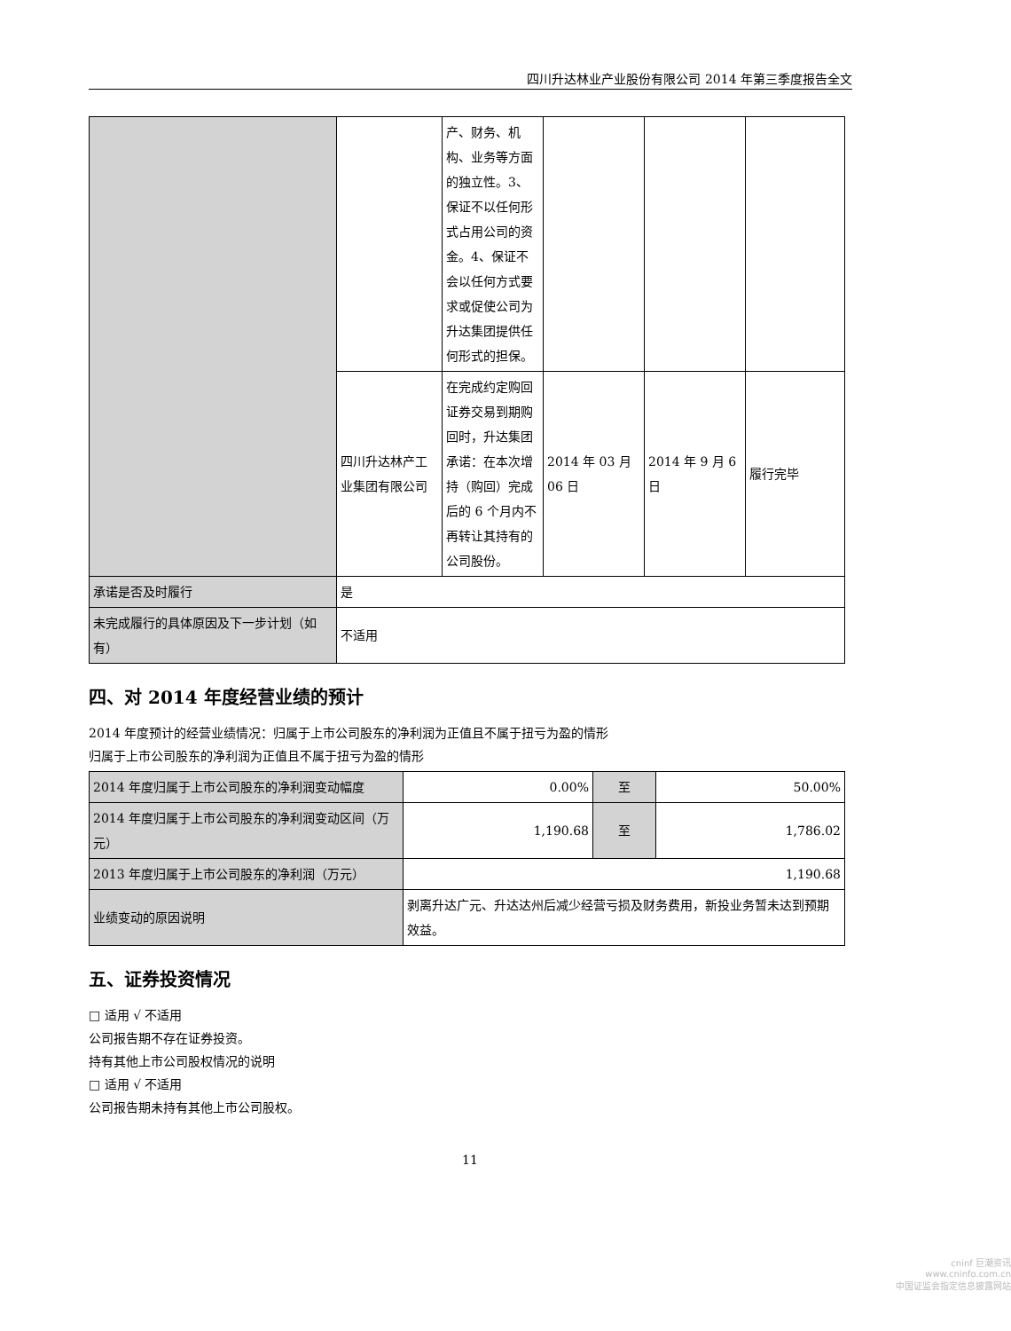四川升达林业产业股份有限公司 2014 年第三季度报告全文
| | | 产、财务、机构、业务等方面的独立性。3、保证不以任何形式占用公司的资金。4、保证不会以任何方式要求或促使公司为升达集团提供任何形式的担保。 | | | |
| | 四川升达林产工业集团有限公司 | 在完成约定购回证券交易到期购回时，升达集团承诺：在本次增持（购回）完成后的 6 个月内不再转让其持有的公司股份。 | 2014 年 03 月 06 日 | 2014 年 9 月 6 日 | 履行完毕 |
| 承诺是否及时履行 | 是 | | | | |
| 未完成履行的具体原因及下一步计划（如有） | 不适用 | | | | |
四、对 2014 年度经营业绩的预计
2014 年度预计的经营业绩情况：归属于上市公司股东的净利润为正值且不属于扭亏为盈的情形
归属于上市公司股东的净利润为正值且不属于扭亏为盈的情形
| 2014 年度归属于上市公司股东的净利润变动幅度 | 0.00% | 至 | 50.00% |
| 2014 年度归属于上市公司股东的净利润变动区间（万元） | 1,190.68 | 至 | 1,786.02 |
| 2013 年度归属于上市公司股东的净利润（万元） | 1,190.68 | | |
| 业绩变动的原因说明 | 剥离升达广元、升达达州后减少经营亏损及财务费用，新投业务暂未达到预期效益。 | | |
五、证券投资情况
□ 适用 √ 不适用
公司报告期不存在证券投资。
持有其他上市公司股权情况的说明
□ 适用 √ 不适用
公司报告期未持有其他上市公司股权。
11
cninf 巨潮资讯
www.cninfo.com.cn
中国证监会指定信息披露网站